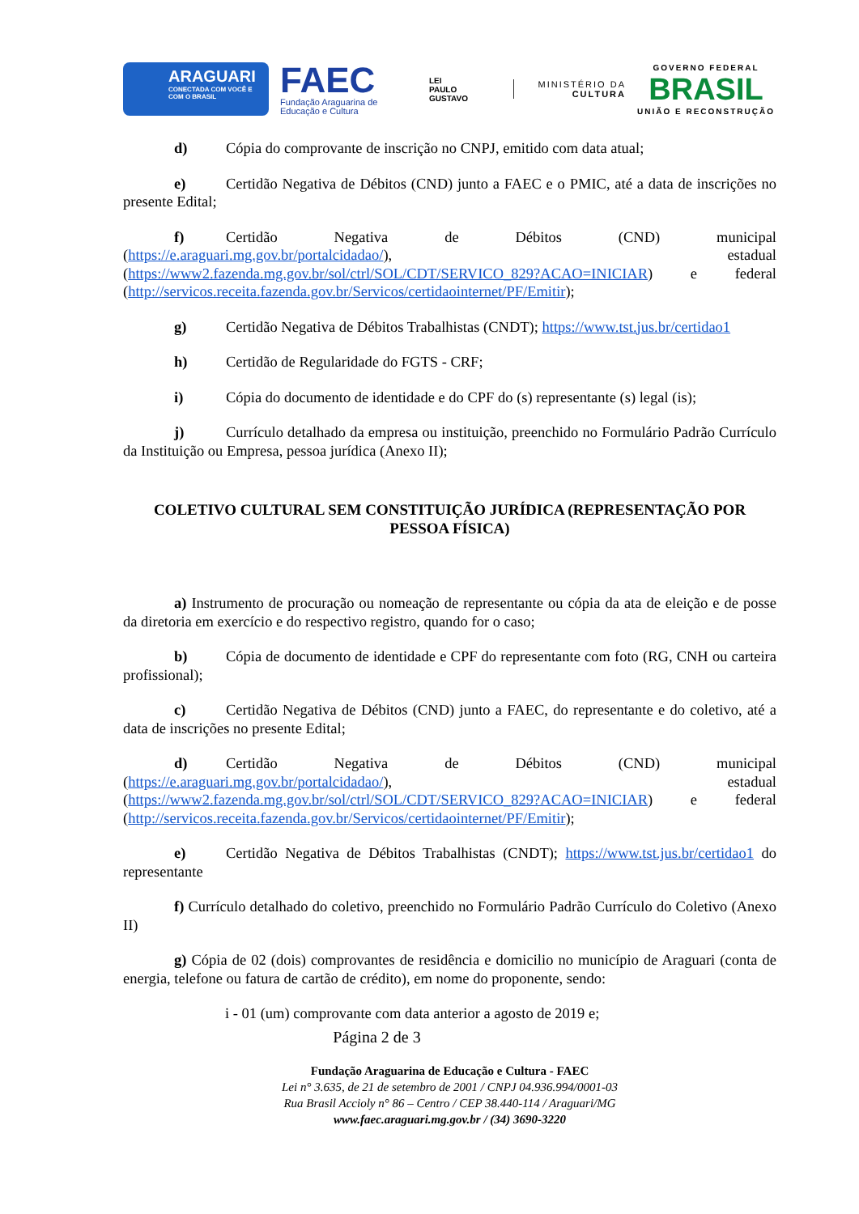ARAGUARI
CONECTADA COM VOCÊ E COM O BRASIL
FAEC
Fundação Araguarina de Educação e Cultura
LEI
PAULO
GUSTAVO
MINISTÉRIO DA
CULTURA
GOVERNO FEDERAL
BRASIL
UNIÃO E RECONSTRUÇÃO
d) Cópia do comprovante de inscrição no CNPJ, emitido com data atual;
e) Certidão Negativa de Débitos (CND) junto a FAEC e o PMIC, até a data de inscrições no presente Edital;
f) Certidão Negativa de Débitos (CND) municipal (https://e.araguari.mg.gov.br/portalcidadao/), estadual (https://www2.fazenda.mg.gov.br/sol/ctrl/SOL/CDT/SERVICO_829?ACAO=INICIAR) e federal (http://servicos.receita.fazenda.gov.br/Servicos/certidaointernet/PF/Emitir);
g) Certidão Negativa de Débitos Trabalhistas (CNDT); https://www.tst.jus.br/certidao1
h) Certidão de Regularidade do FGTS - CRF;
i) Cópia do documento de identidade e do CPF do (s) representante (s) legal (is);
j) Currículo detalhado da empresa ou instituição, preenchido no Formulário Padrão Currículo da Instituição ou Empresa, pessoa jurídica (Anexo II);
COLETIVO CULTURAL SEM CONSTITUIÇÃO JURÍDICA (REPRESENTAÇÃO POR PESSOA FÍSICA)
a) Instrumento de procuração ou nomeação de representante ou cópia da ata de eleição e de posse da diretoria em exercício e do respectivo registro, quando for o caso;
b) Cópia de documento de identidade e CPF do representante com foto (RG, CNH ou carteira profissional);
c) Certidão Negativa de Débitos (CND) junto a FAEC, do representante e do coletivo, até a data de inscrições no presente Edital;
d) Certidão Negativa de Débitos (CND) municipal (https://e.araguari.mg.gov.br/portalcidadao/), estadual (https://www2.fazenda.mg.gov.br/sol/ctrl/SOL/CDT/SERVICO_829?ACAO=INICIAR) e federal (http://servicos.receita.fazenda.gov.br/Servicos/certidaointernet/PF/Emitir);
e) Certidão Negativa de Débitos Trabalhistas (CNDT); https://www.tst.jus.br/certidao1 do representante
f) Currículo detalhado do coletivo, preenchido no Formulário Padrão Currículo do Coletivo (Anexo II)
g) Cópia de 02 (dois) comprovantes de residência e domicilio no município de Araguari (conta de energia, telefone ou fatura de cartão de crédito), em nome do proponente, sendo:
i - 01 (um) comprovante com data anterior a agosto de 2019 e;
Página 2 de 3
Fundação Araguarina de Educação e Cultura - FAEC
Lei n° 3.635, de 21 de setembro de 2001 / CNPJ 04.936.994/0001-03
Rua Brasil Accioly n° 86 – Centro / CEP 38.440-114 / Araguari/MG
www.faec.araguari.mg.gov.br / (34) 3690-3220